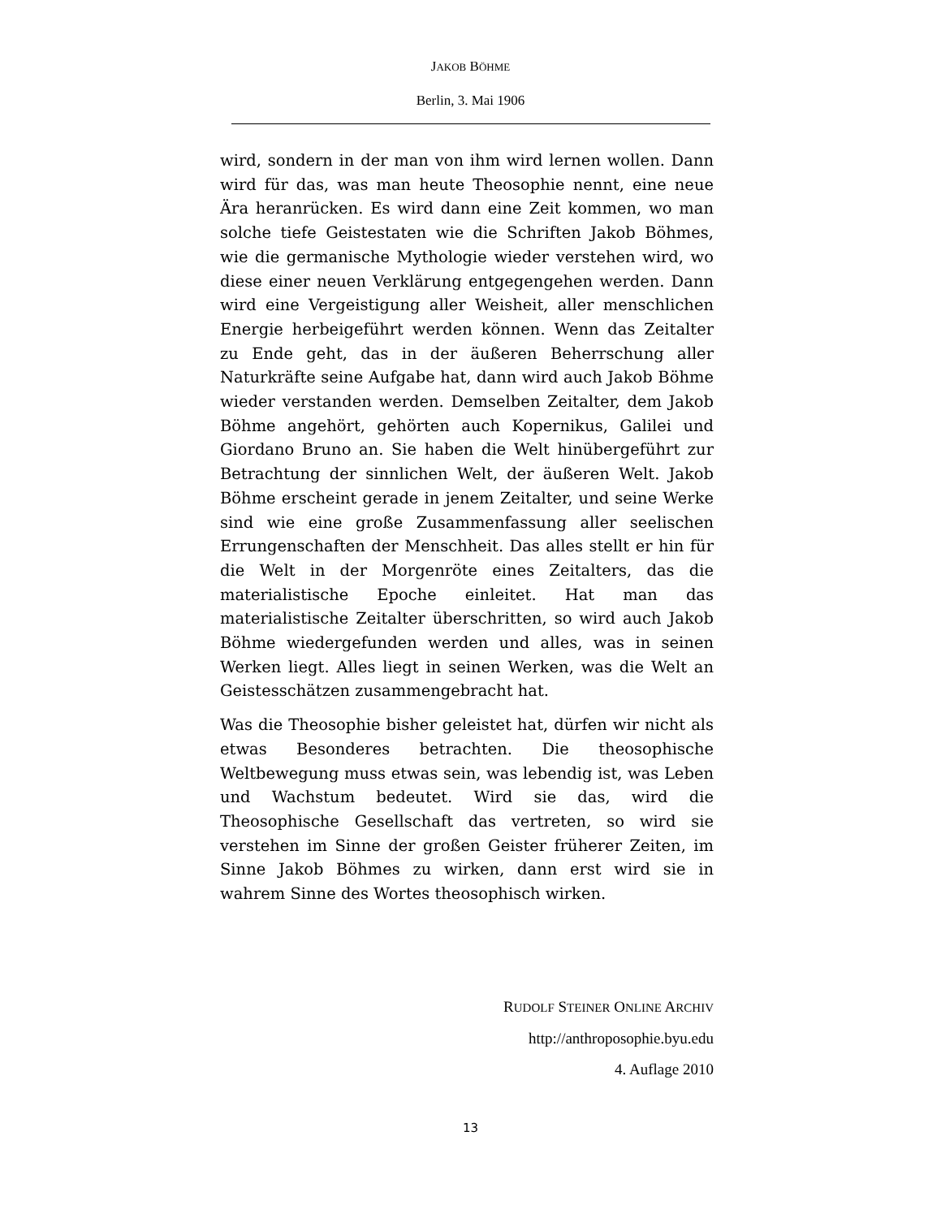JAKOB BÖHME
Berlin, 3. Mai 1906
wird, sondern in der man von ihm wird lernen wollen. Dann wird für das, was man heute Theosophie nennt, eine neue Ära heranrücken. Es wird dann eine Zeit kommen, wo man solche tiefe Geistestaten wie die Schriften Jakob Böhmes, wie die germanische Mythologie wieder verstehen wird, wo diese einer neuen Verklärung entgegengehen werden. Dann wird eine Vergeistigung aller Weisheit, aller menschlichen Energie herbeigeführt werden können. Wenn das Zeitalter zu Ende geht, das in der äußeren Beherrschung aller Naturkräfte seine Aufgabe hat, dann wird auch Jakob Böhme wieder verstanden werden. Demselben Zeitalter, dem Jakob Böhme angehört, gehörten auch Kopernikus, Galilei und Giordano Bruno an. Sie haben die Welt hinübergeführt zur Betrachtung der sinnlichen Welt, der äußeren Welt. Jakob Böhme erscheint gerade in jenem Zeitalter, und seine Werke sind wie eine große Zusammenfassung aller seelischen Errungenschaften der Menschheit. Das alles stellt er hin für die Welt in der Morgenröte eines Zeitalters, das die materialistische Epoche einleitet. Hat man das materialistische Zeitalter überschritten, so wird auch Jakob Böhme wiedergefunden werden und alles, was in seinen Werken liegt. Alles liegt in seinen Werken, was die Welt an Geistesschätzen zusammengebracht hat.
Was die Theosophie bisher geleistet hat, dürfen wir nicht als etwas Besonderes betrachten. Die theosophische Weltbewegung muss etwas sein, was lebendig ist, was Leben und Wachstum bedeutet. Wird sie das, wird die Theosophische Gesellschaft das vertreten, so wird sie verstehen im Sinne der großen Geister früherer Zeiten, im Sinne Jakob Böhmes zu wirken, dann erst wird sie in wahrem Sinne des Wortes theosophisch wirken.
RUDOLF STEINER ONLINE ARCHIV
http://anthroposophie.byu.edu
4. Auflage 2010
13